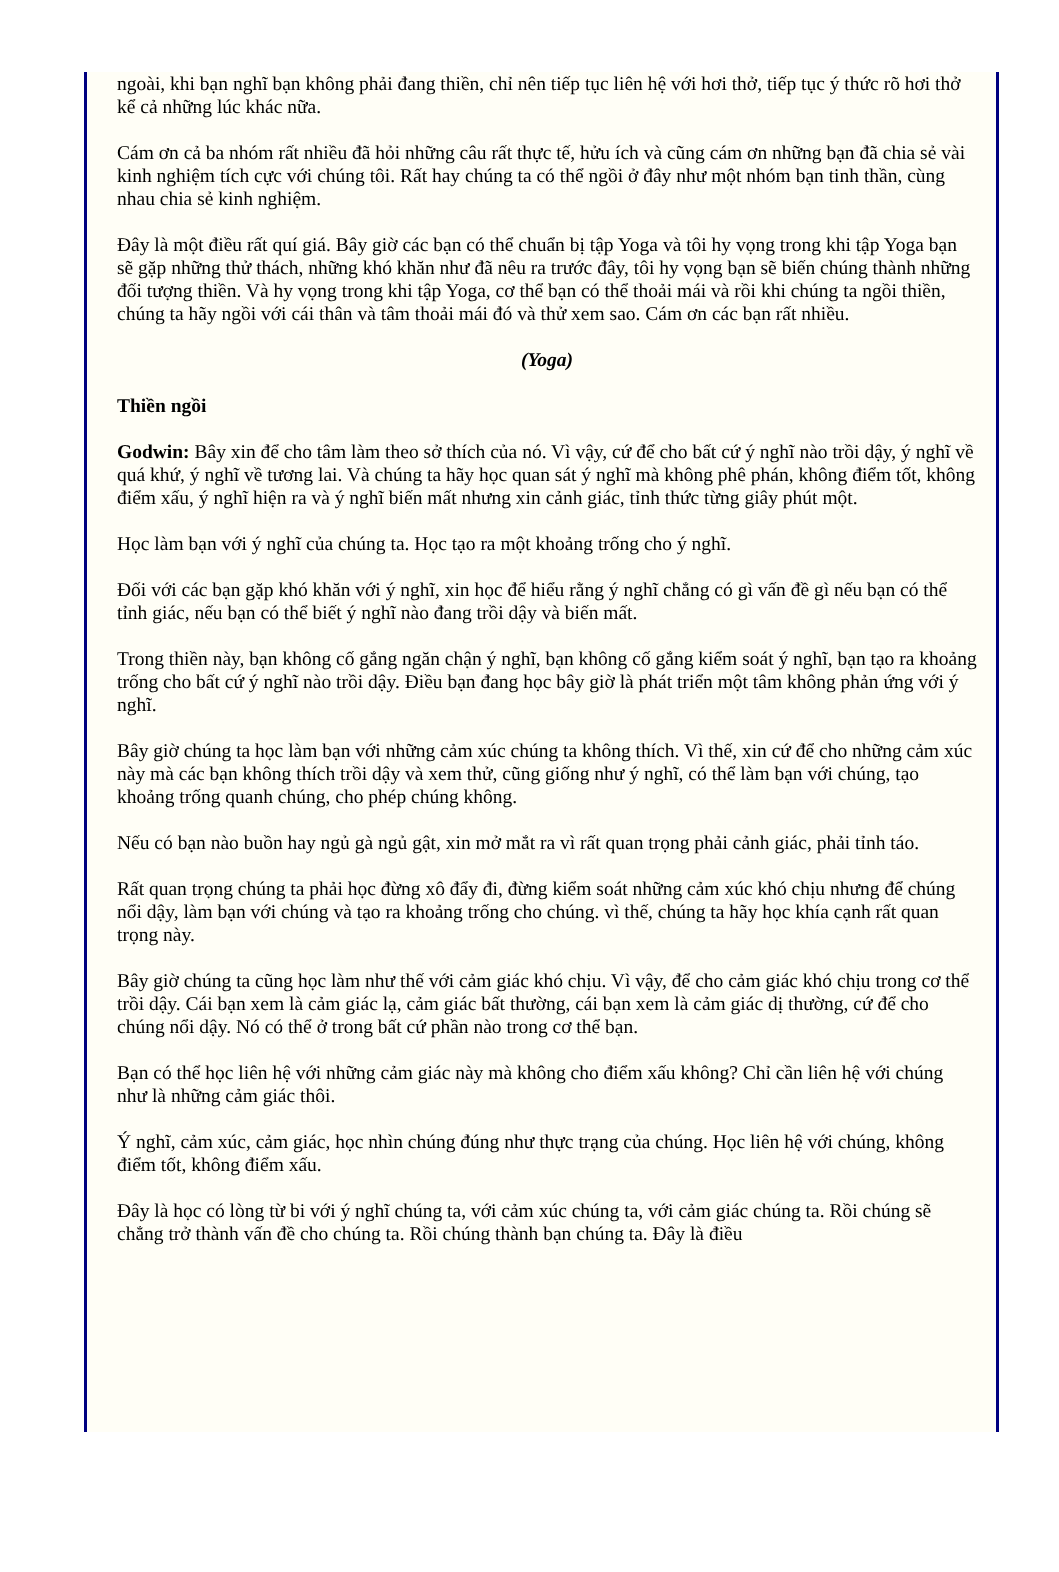ngoài, khi bạn nghĩ bạn không phải đang thiền, chỉ nên tiếp tục liên hệ với hơi thở, tiếp tục ý thức rõ hơi thở kể cả những lúc khác nữa.
Cám ơn cả ba nhóm rất nhiều đã hỏi những câu rất thực tế, hửu ích và cũng cám ơn những bạn đã chia sẻ vài kinh nghiệm tích cực với chúng tôi. Rất hay chúng ta có thể ngồi ở đây như một nhóm bạn tinh thần, cùng nhau chia sẻ kinh nghiệm.
Đây là một điều rất quí giá. Bây giờ các bạn có thể chuẩn bị tập Yoga và tôi hy vọng trong khi tập Yoga bạn sẽ gặp những thử thách, những khó khăn như đã nêu ra trước đây, tôi hy vọng bạn sẽ biến chúng thành những đối tượng thiền. Và hy vọng trong khi tập Yoga, cơ thể bạn có thể thoải mái và rồi khi chúng ta ngồi thiền, chúng ta hãy ngồi với cái thân và tâm thoải mái đó và thử xem sao. Cám ơn các bạn rất nhiều.
(Yoga)
Thiền ngồi
Godwin: Bây xin để cho tâm làm theo sở thích của nó. Vì vậy, cứ để cho bất cứ ý nghĩ nào trồi dậy, ý nghĩ về quá khứ, ý nghĩ về tương lai. Và chúng ta hãy học quan sát ý nghĩ mà không phê phán, không điểm tốt, không điểm xấu, ý nghĩ hiện ra và ý nghĩ biến mất nhưng xin cảnh giác, tỉnh thức từng giây phút một.
Học làm bạn với ý nghĩ của chúng ta. Học tạo ra một khoảng trống cho ý nghĩ.
Đối với các bạn gặp khó khăn với ý nghĩ, xin học để hiểu rằng ý nghĩ chẳng có gì vấn đề gì nếu bạn có thể tỉnh giác, nếu bạn có thể biết ý nghĩ nào đang trồi dậy và biến mất.
Trong thiền này, bạn không cố gắng ngăn chận ý nghĩ, bạn không cố gắng kiểm soát ý nghĩ, bạn tạo ra khoảng trống cho bất cứ ý nghĩ nào trồi dậy. Điều bạn đang học bây giờ là phát triển một tâm không phản ứng với ý nghĩ.
Bây giờ chúng ta học làm bạn với những cảm xúc chúng ta không thích. Vì thế, xin cứ để cho những cảm xúc này mà các bạn không thích trồi dậy và xem thử, cũng giống như ý nghĩ, có thể làm bạn với chúng, tạo khoảng trống quanh chúng, cho phép chúng không.
Nếu có bạn nào buồn hay ngủ gà ngủ gật, xin mở mắt ra vì rất quan trọng phải cảnh giác, phải tỉnh táo.
Rất quan trọng chúng ta phải học đừng xô đẩy đi, đừng kiểm soát những cảm xúc khó chịu nhưng để chúng nổi dậy, làm bạn với chúng và tạo ra khoảng trống cho chúng. vì thế, chúng ta hãy học khía cạnh rất quan trọng này.
Bây giờ chúng ta cũng học làm như thế với cảm giác khó chịu. Vì vậy, để cho cảm giác khó chịu trong cơ thể trồi dậy. Cái bạn xem là cảm giác lạ, cảm giác bất thường, cái bạn xem là cảm giác dị thường, cứ để cho chúng nổi dậy. Nó có thể ở trong bất cứ phần nào trong cơ thể bạn.
Bạn có thể học liên hệ với những cảm giác này mà không cho điểm xấu không? Chỉ cần liên hệ với chúng như là những cảm giác thôi.
Ý nghĩ, cảm xúc, cảm giác, học nhìn chúng đúng như thực trạng của chúng. Học liên hệ với chúng, không điểm tốt, không điểm xấu.
Đây là học có lòng từ bi với ý nghĩ chúng ta, với cảm xúc chúng ta, với cảm giác chúng ta. Rồi chúng sẽ chẳng trở thành vấn đề cho chúng ta. Rồi chúng thành bạn chúng ta. Đây là điều